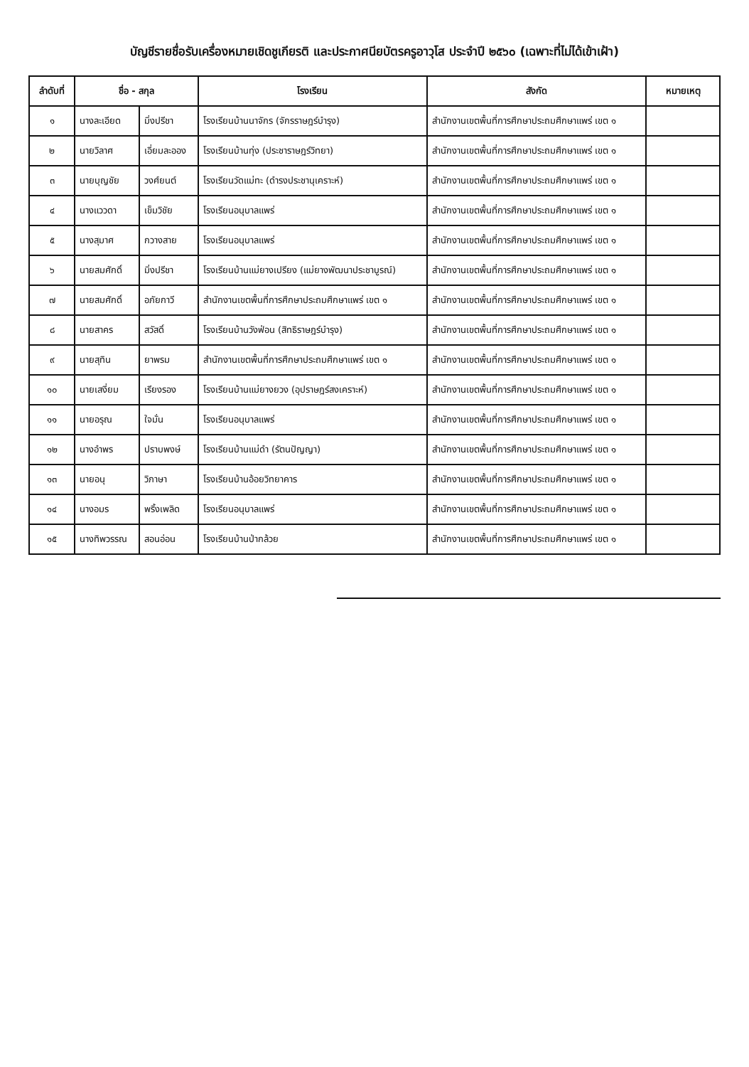บัญชีรายชื่อรับเครื่องหมายเชิดชูเกียรติ และประกาศนียบัตรครูอาวุโส ประจำปี ๒๕๖๐ (เฉพาะที่ไม่ได้เข้าเฝ้า)
| ลำดับที่ | ชื่อ - สกุล | | โรงเรียน | สังกัด | หมายเหตุ |
| --- | --- | --- | --- | --- | --- |
| ๑ | นางละเอียด | มิ่งปรีชา | โรงเรียนบ้านนาจักร (จักรราษฎร์บำรุง) | สำนักงานเขตพื้นที่การศึกษาประถมศึกษาแพร่ เขต ๑ | |
| ๒ | นายวิลาศ | เอี่ยมละออง | โรงเรียนบ้านทุ่ง (ประชาราษฎร์วิทยา) | สำนักงานเขตพื้นที่การศึกษาประถมศึกษาแพร่ เขต ๑ | |
| ๓ | นายบุญชัย | วงศ์ยนต์ | โรงเรียนวัดแม่ทะ (ดำรงประชานุเคราะห์) | สำนักงานเขตพื้นที่การศึกษาประถมศึกษาแพร่ เขต ๑ | |
| ๔ | นางแววดา | เข็มวิชัย | โรงเรียนอนุบาลแพร่ | สำนักงานเขตพื้นที่การศึกษาประถมศึกษาแพร่ เขต ๑ | |
| ๕ | นางสุมาศ | กวางสาย | โรงเรียนอนุบาลแพร่ | สำนักงานเขตพื้นที่การศึกษาประถมศึกษาแพร่ เขต ๑ | |
| ๖ | นายสมศักดิ์ | มิ่งปรีชา | โรงเรียนบ้านแม่ยางเปรียง (แม่ยางพัฒนาประชาบูรณ์) | สำนักงานเขตพื้นที่การศึกษาประถมศึกษาแพร่ เขต ๑ | |
| ๗ | นายสมศักดิ์ | อภัยกาวี | สำนักงานเขตพื้นที่การศึกษาประถมศึกษาแพร่ เขต ๑ | สำนักงานเขตพื้นที่การศึกษาประถมศึกษาแพร่ เขต ๑ | |
| ๘ | นายสาคร | สวัสดิ์ | โรงเรียนบ้านวังฟ่อน (สิทธิราษฎร์บำรุง) | สำนักงานเขตพื้นที่การศึกษาประถมศึกษาแพร่ เขต ๑ | |
| ๙ | นายสุทิน | ยาพรม | สำนักงานเขตพื้นที่การศึกษาประถมศึกษาแพร่ เขต ๑ | สำนักงานเขตพื้นที่การศึกษาประถมศึกษาแพร่ เขต ๑ | |
| ๑๐ | นายเสงี่ยม | เรียงรอง | โรงเรียนบ้านแม่ยางยวง (อุปราษฎร์สงเคราะห์) | สำนักงานเขตพื้นที่การศึกษาประถมศึกษาแพร่ เขต ๑ | |
| ๑๑ | นายอรุณ | ใจมั่น | โรงเรียนอนุบาลแพร่ | สำนักงานเขตพื้นที่การศึกษาประถมศึกษาแพร่ เขต ๑ | |
| ๑๒ | นางอำพร | ปราบพงษ์ | โรงเรียนบ้านแม่ดำ (รัตนปัญญา) | สำนักงานเขตพื้นที่การศึกษาประถมศึกษาแพร่ เขต ๑ | |
| ๑๓ | นายอนุ | วิภาษา | โรงเรียนบ้านอ้อยวิทยาคาร | สำนักงานเขตพื้นที่การศึกษาประถมศึกษาแพร่ เขต ๑ | |
| ๑๔ | นางอมร | พริ้งเพลิด | โรงเรียนอนุบาลแพร่ | สำนักงานเขตพื้นที่การศึกษาประถมศึกษาแพร่ เขต ๑ | |
| ๑๕ | นางทิพวรรณ | สอนอ่อน | โรงเรียนบ้านป่ากล้วย | สำนักงานเขตพื้นที่การศึกษาประถมศึกษาแพร่ เขต ๑ | |